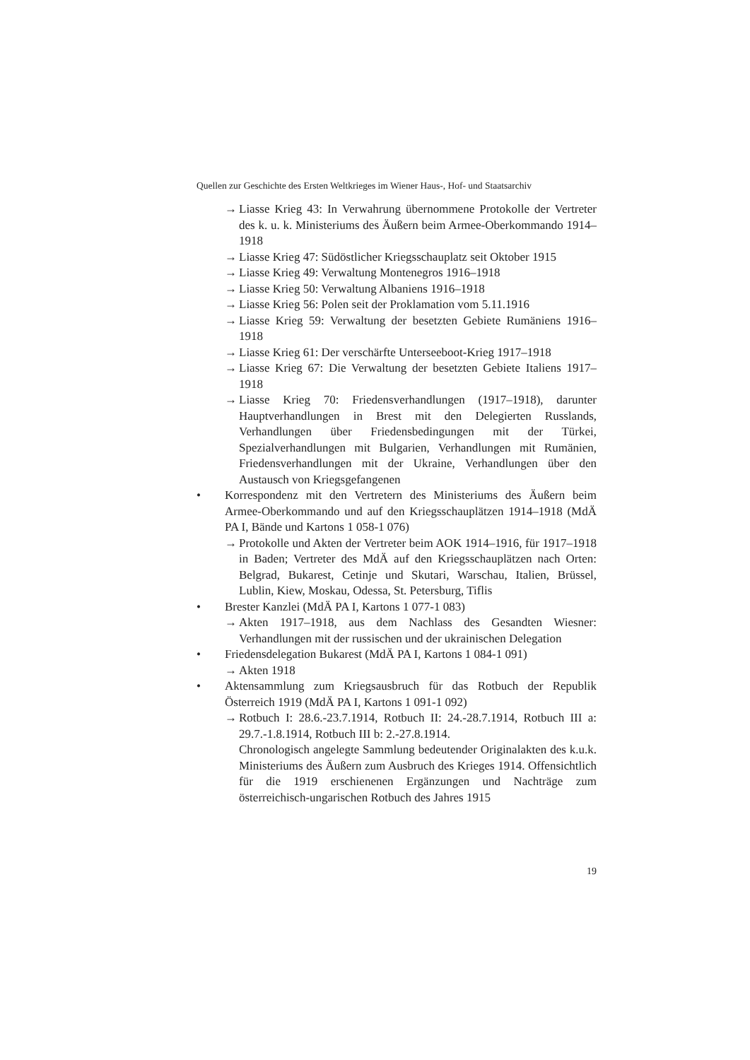Quellen zur Geschichte des Ersten Weltkrieges im Wiener Haus-, Hof- und Staatsarchiv
→ Liasse Krieg 43: In Verwahrung übernommene Protokolle der Vertreter des k. u. k. Ministeriums des Äußern beim Armee-Oberkommando 1914–1918
→ Liasse Krieg 47: Südöstlicher Kriegsschauplatz seit Oktober 1915
→ Liasse Krieg 49: Verwaltung Montenegros 1916–1918
→ Liasse Krieg 50: Verwaltung Albaniens 1916–1918
→ Liasse Krieg 56: Polen seit der Proklamation vom 5.11.1916
→ Liasse Krieg 59: Verwaltung der besetzten Gebiete Rumäniens 1916–1918
→ Liasse Krieg 61: Der verschärfte Unterseeboot-Krieg 1917–1918
→ Liasse Krieg 67: Die Verwaltung der besetzten Gebiete Italiens 1917–1918
→ Liasse Krieg 70: Friedensverhandlungen (1917–1918), darunter Hauptverhandlungen in Brest mit den Delegierten Russlands, Verhandlungen über Friedensbedingungen mit der Türkei, Spezialverhandlungen mit Bulgarien, Verhandlungen mit Rumänien, Friedensverhandlungen mit der Ukraine, Verhandlungen über den Austausch von Kriegsgefangenen
• Korrespondenz mit den Vertretern des Ministeriums des Äußern beim Armee-Oberkommando und auf den Kriegsschauplätzen 1914–1918 (MdÄ PA I, Bände und Kartons 1 058-1 076)
→ Protokolle und Akten der Vertreter beim AOK 1914–1916, für 1917–1918 in Baden; Vertreter des MdÄ auf den Kriegsschauplätzen nach Orten: Belgrad, Bukarest, Cetinje und Skutari, Warschau, Italien, Brüssel, Lublin, Kiew, Moskau, Odessa, St. Petersburg, Tiflis
• Brester Kanzlei (MdÄ PA I, Kartons 1 077-1 083)
→ Akten 1917–1918, aus dem Nachlass des Gesandten Wiesner: Verhandlungen mit der russischen und der ukrainischen Delegation
• Friedensdelegation Bukarest (MdÄ PA I, Kartons 1 084-1 091)
→ Akten 1918
• Aktensammlung zum Kriegsausbruch für das Rotbuch der Republik Österreich 1919 (MdÄ PA I, Kartons 1 091-1 092)
→ Rotbuch I: 28.6.-23.7.1914, Rotbuch II: 24.-28.7.1914, Rotbuch III a: 29.7.-1.8.1914, Rotbuch III b: 2.-27.8.1914.
Chronologisch angelegte Sammlung bedeutender Originalakten des k.u.k. Ministeriums des Äußern zum Ausbruch des Krieges 1914. Offensichtlich für die 1919 erschienenen Ergänzungen und Nachträge zum österreichisch-ungarischen Rotbuch des Jahres 1915
19